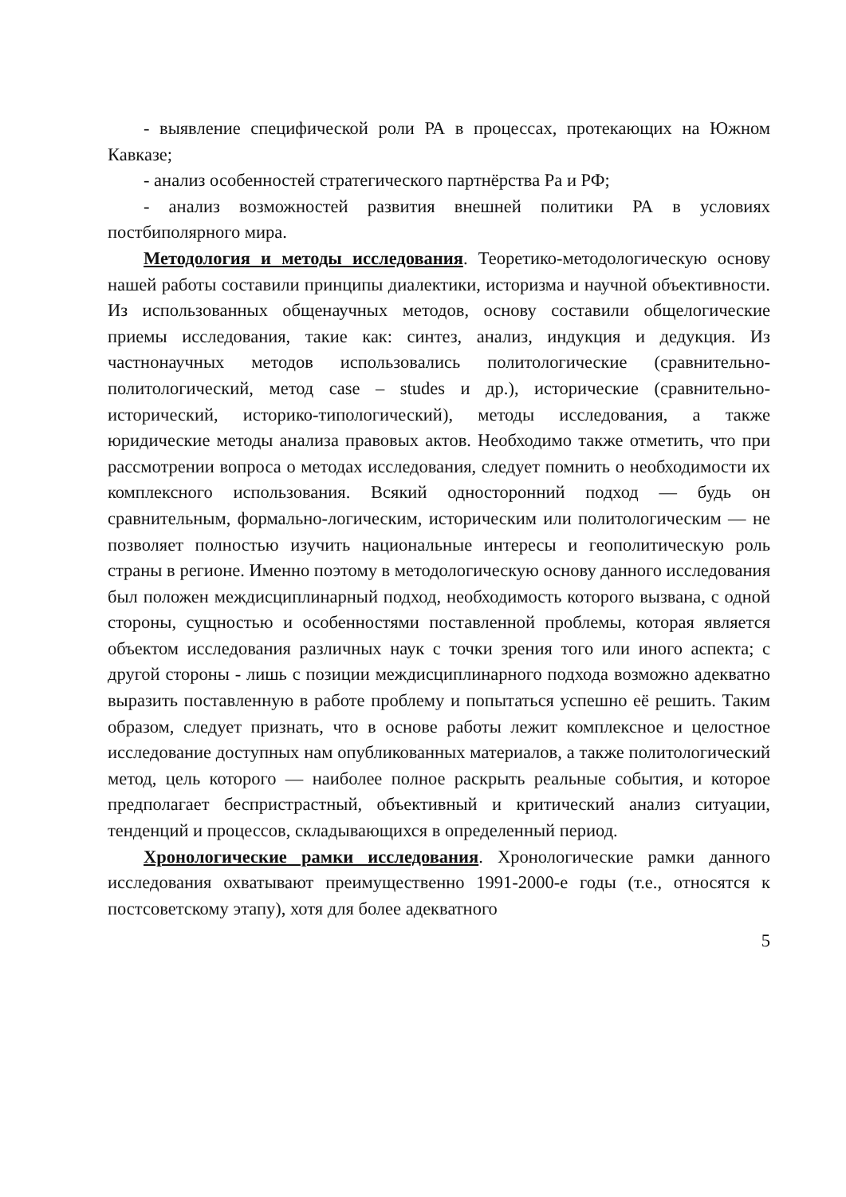- выявление специфической роли РА в процессах, протекающих на Южном Кавказе;
- анализ особенностей стратегического партнёрства Ра и РФ;
- анализ возможностей развития внешней политики РА в условиях постбиполярного мира.
Методология и методы исследования. Теоретико-методологическую основу нашей работы составили принципы диалектики, историзма и научной объективности. Из использованных общенаучных методов, основу составили общелогические приемы исследования, такие как: синтез, анализ, индукция и дедукция. Из частнонаучных методов использовались политологические (сравнительно-политологический, метод case – studes и др.), исторические (сравнительно-исторический, историко-типологический), методы исследования, а также юридические методы анализа правовых актов. Необходимо также отметить, что при рассмотрении вопроса о методах исследования, следует помнить о необходимости их комплексного использования. Всякий односторонний подход — будь он сравнительным, формально-логическим, историческим или политологическим — не позволяет полностью изучить национальные интересы и геополитическую роль страны в регионе. Именно поэтому в методологическую основу данного исследования был положен междисциплинарный подход, необходимость которого вызвана, с одной стороны, сущностью и особенностями поставленной проблемы, которая является объектом исследования различных наук с точки зрения того или иного аспекта; с другой стороны - лишь с позиции междисциплинарного подхода возможно адекватно выразить поставленную в работе проблему и попытаться успешно её решить. Таким образом, следует признать, что в основе работы лежит комплексное и целостное исследование доступных нам опубликованных материалов, а также политологический метод, цель которого — наиболее полное раскрыть реальные события, и которое предполагает беспристрастный, объективный и критический анализ ситуации, тенденций и процессов, складывающихся в определенный период.
Хронологические рамки исследования. Хронологические рамки данного исследования охватывают преимущественно 1991-2000-е годы (т.е., относятся к постсоветскому этапу), хотя для более адекватного
5